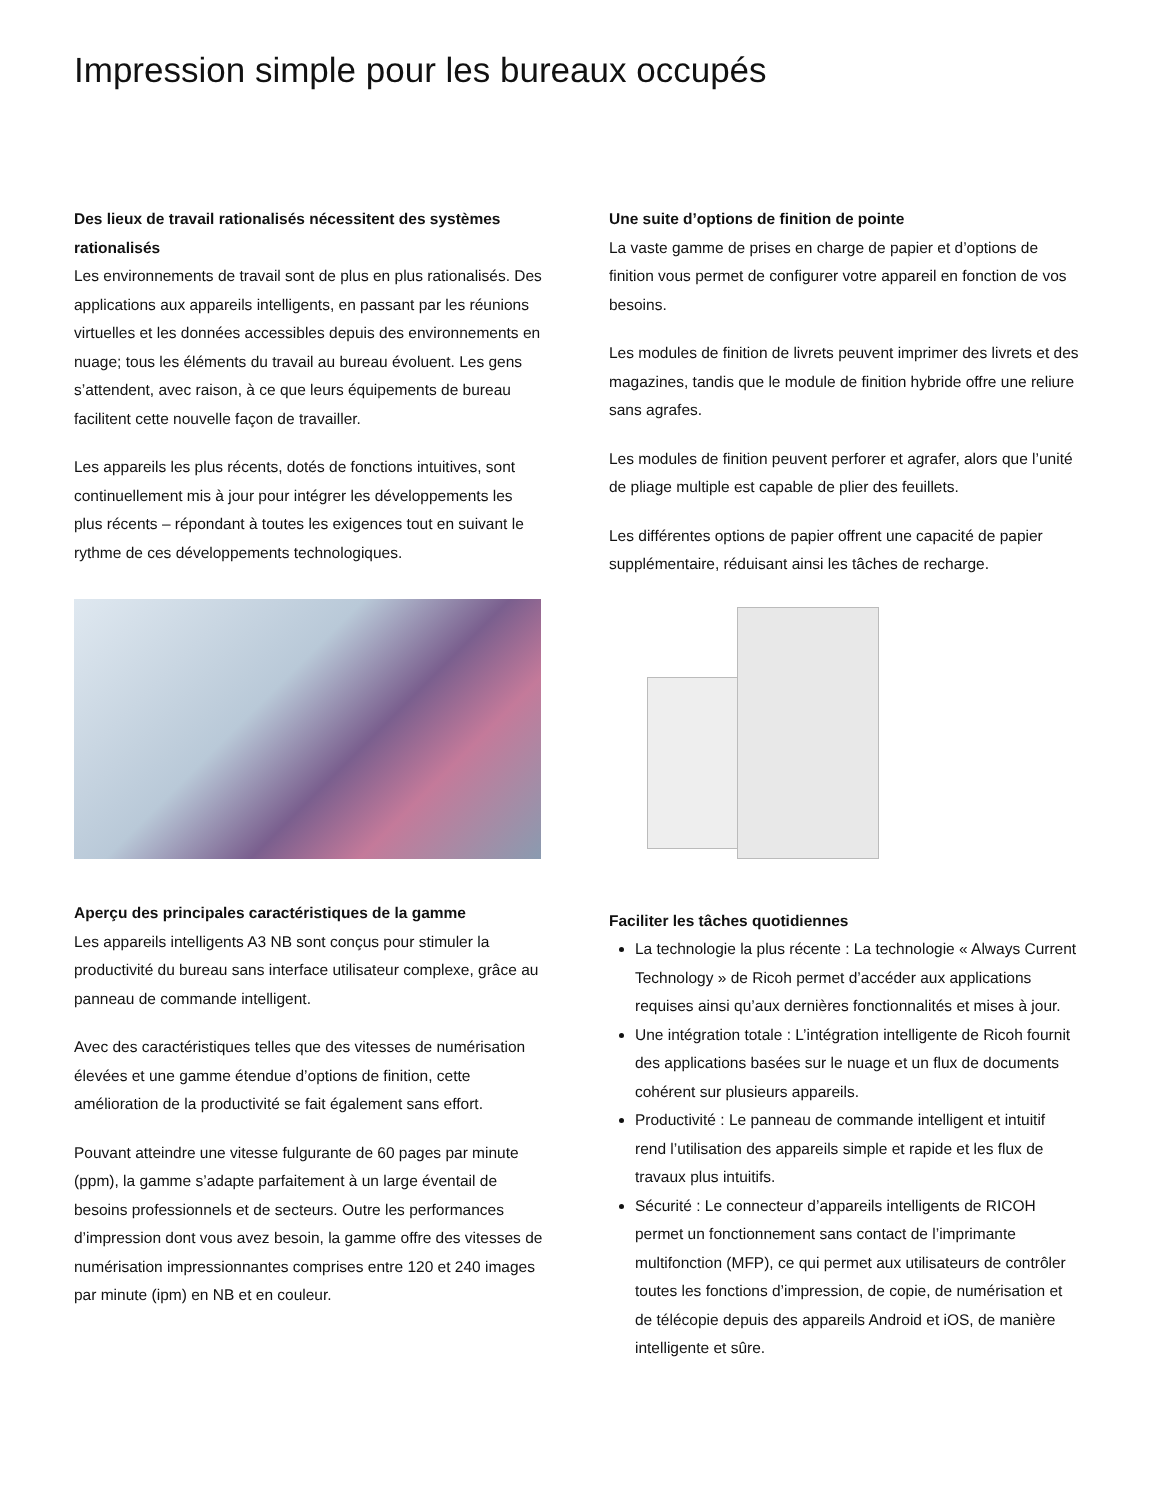Impression simple pour les bureaux occupés
Des lieux de travail rationalisés nécessitent des systèmes rationalisés
Les environnements de travail sont de plus en plus rationalisés. Des applications aux appareils intelligents, en passant par les réunions virtuelles et les données accessibles depuis des environnements en nuage; tous les éléments du travail au bureau évoluent. Les gens s’attendent, avec raison, à ce que leurs équipements de bureau facilitent cette nouvelle façon de travailler.
Les appareils les plus récents, dotés de fonctions intuitives, sont continuellement mis à jour pour intégrer les développements les plus récents – répondant à toutes les exigences tout en suivant le rythme de ces développements technologiques.
Aperçu des principales caractéristiques de la gamme
Les appareils intelligents A3 NB sont conçus pour stimuler la productivité du bureau sans interface utilisateur complexe, grâce au panneau de commande intelligent.
Avec des caractéristiques telles que des vitesses de numérisation élevées et une gamme étendue d’options de finition, cette amélioration de la productivité se fait également sans effort.
Pouvant atteindre une vitesse fulgurante de 60 pages par minute (ppm), la gamme s’adapte parfaitement à un large éventail de besoins professionnels et de secteurs. Outre les performances d’impression dont vous avez besoin, la gamme offre des vitesses de numérisation impressionnantes comprises entre 120 et 240 images par minute (ipm) en NB et en couleur.
Une suite d’options de finition de pointe
La vaste gamme de prises en charge de papier et d’options de finition vous permet de configurer votre appareil en fonction de vos besoins.
Les modules de finition de livrets peuvent imprimer des livrets et des magazines, tandis que le module de finition hybride offre une reliure sans agrafes.
Les modules de finition peuvent perforer et agrafer, alors que l’unité de pliage multiple est capable de plier des feuillets.
Les différentes options de papier offrent une capacité de papier supplémentaire, réduisant ainsi les tâches de recharge.
Faciliter les tâches quotidiennes
La technologie la plus récente : La technologie « Always Current Technology » de Ricoh permet d’accéder aux applications requises ainsi qu’aux dernières fonctionnalités et mises à jour.
Une intégration totale : L’intégration intelligente de Ricoh fournit des applications basées sur le nuage et un flux de documents cohérent sur plusieurs appareils.
Productivité : Le panneau de commande intelligent et intuitif rend l’utilisation des appareils simple et rapide et les flux de travaux plus intuitifs.
Sécurité : Le connecteur d’appareils intelligents de RICOH permet un fonctionnement sans contact de l’imprimante multifonction (MFP), ce qui permet aux utilisateurs de contrôler toutes les fonctions d’impression, de copie, de numérisation et de télécopie depuis des appareils Android et iOS, de manière intelligente et sûre.